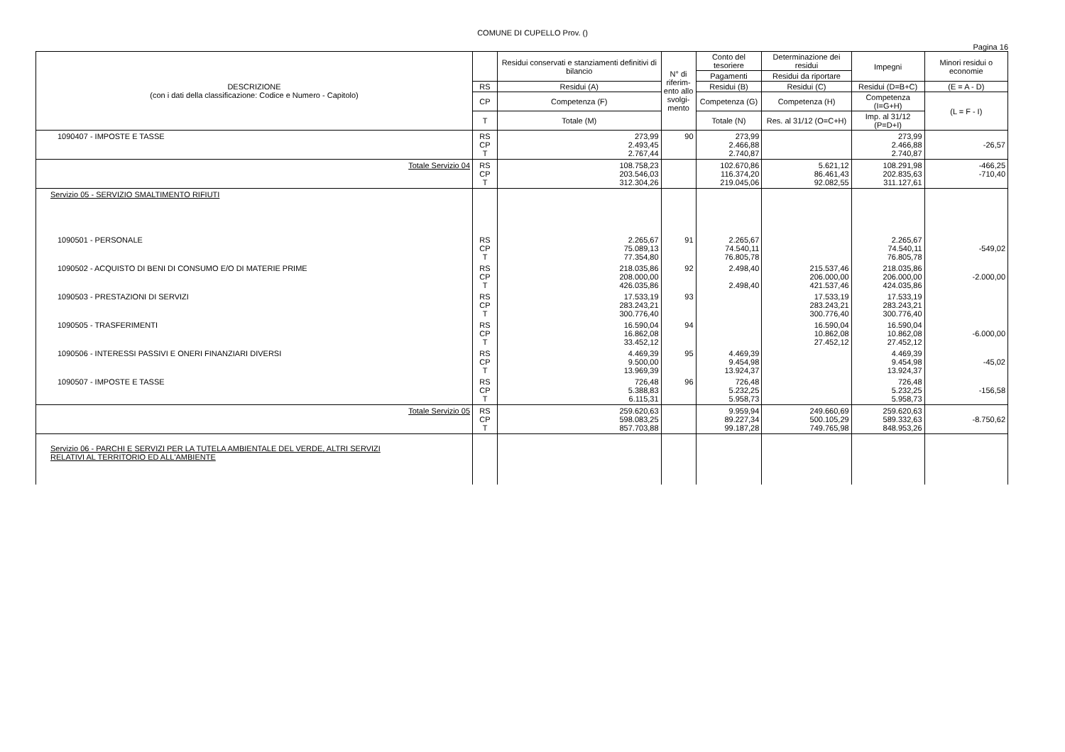COMUNE DI CUPELLO Prov. ()
Pagina 16
| DESCRIZIONE (con i dati della classificazione: Codice e Numero - Capitolo) | | Residui conservati e stanziamenti definitivi di bilancio | N° di riferim-ento allo svolgi-mento | Conto del tesoriere | Determinazione dei residui | Impegni | Minori residui o economie |
| --- | --- | --- | --- | --- | --- | --- | --- |
| | | | | Pagamenti | Residui da riportare | | |
| | RS | Residui (A) | | Residui (B) | Residui (C) | Residui (D=B+C) | (E = A - D) |
| | CP | Competenza (F) | | Competenza (G) | Competenza (H) | Competenza (I=G+H) | (L = F - I) |
| | T | Totale (M) | | Totale (N) | Res. al 31/12 (O=C+H) | Imp. al 31/12 (P=D+I) | |
| 1090407 - IMPOSTE E TASSE | RS CP T | 273,99 2.493,45 2.767,44 | 90 | 273,99 2.466,88 2.740,87 | | 273,99 2.466,88 2.740,87 | -26,57 |
| Totale Servizio 04 | RS CP T | 108.758,23 203.546,03 312.304,26 | | 102.670,86 116.374,20 219.045,06 | 5.621,12 86.461,43 92.082,55 | 108.291,98 202.835,63 311.127,61 | -466,25 -710,40 |
| Servizio 05 - SERVIZIO SMALTIMENTO RIFIUTI | | | | | | | |
| 1090501 - PERSONALE | RS CP T | 2.265,67 75.089,13 77.354,80 | 91 | 2.265,67 74.540,11 76.805,78 | | 2.265,67 74.540,11 76.805,78 | -549,02 |
| 1090502 - ACQUISTO DI BENI DI CONSUMO E/O DI MATERIE PRIME | RS CP T | 218.035,86 208.000,00 426.035,86 | 92 | 2.498,40 2.498,40 | 215.537,46 206.000,00 421.537,46 | 218.035,86 206.000,00 424.035,86 | -2.000,00 |
| 1090503 - PRESTAZIONI DI SERVIZI | RS CP T | 17.533,19 283.243,21 300.776,40 | 93 | | 17.533,19 283.243,21 300.776,40 | 17.533,19 283.243,21 300.776,40 | |
| 1090505 - TRASFERIMENTI | RS CP T | 16.590,04 16.862,08 33.452,12 | 94 | | 16.590,04 10.862,08 27.452,12 | 16.590,04 10.862,08 27.452,12 | -6.000,00 |
| 1090506 - INTERESSI PASSIVI E ONERI FINANZIARI DIVERSI | RS CP T | 4.469,39 9.500,00 13.969,39 | 95 | 4.469,39 9.454,98 13.924,37 | | 4.469,39 9.454,98 13.924,37 | -45,02 |
| 1090507 - IMPOSTE E TASSE | RS CP T | 726,48 5.388,83 6.115,31 | 96 | 726,48 5.232,25 5.958,73 | | 726,48 5.232,25 5.958,73 | -156,58 |
| Totale Servizio 05 | RS CP T | 259.620,63 598.083,25 857.703,88 | | 9.959,94 89.227,34 99.187,28 | 249.660,69 500.105,29 749.765,98 | 259.620,63 589.332,63 848.953,26 | -8.750,62 |
| Servizio 06 - PARCHI E SERVIZI PER LA TUTELA AMBIENTALE DEL VERDE, ALTRI SERVIZI RELATIVI AL TERRITORIO ED ALL'AMBIENTE | | | | | | | |